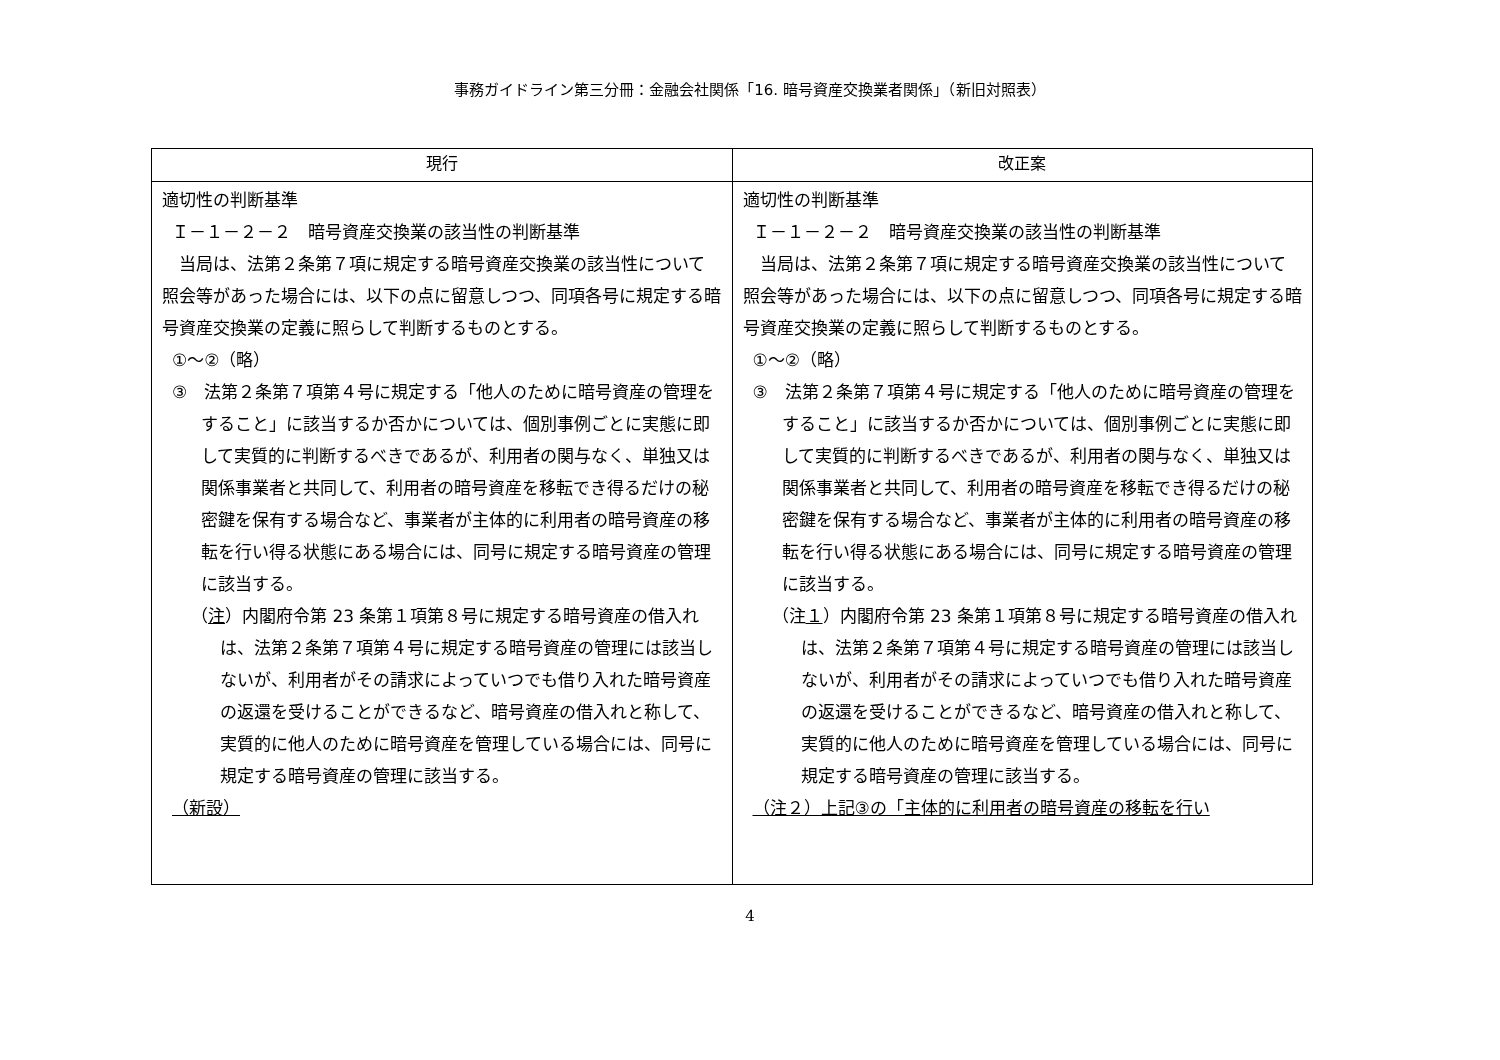事務ガイドライン第三分冊：金融会社関係「16. 暗号資産交換業者関係」（新旧対照表）
| 現行 | 改正案 |
| --- | --- |
| 適切性の判断基準 Ｉ－１－２－２ 暗号資産交換業の該当性の判断基準 当局は、法第２条第７項に規定する暗号資産交換業の該当性について照会等があった場合には、以下の点に留意しつつ、同項各号に規定する暗号資産交換業の定義に照らして判断するものとする。 ①～②（略） ③ 法第２条第７項第４号に規定する「他人のために暗号資産の管理をすること」に該当するか否かについては、個別事例ごとに実態に即して実質的に判断するべきであるが、利用者の関与なく、単独又は関係事業者と共同して、利用者の暗号資産を移転でき得るだけの秘密鍵を保有する場合など、事業者が主体的に利用者の暗号資産の移転を行い得る状態にある場合には、同号に規定する暗号資産の管理に該当する。 （ 注 ）内閣府令第 23 条第１項第８号に規定する暗号資産の借入れは、法第２条第７項第４号に規定する暗号資産の管理には該当しないが、利用者がその請求によっていつでも借り入れた暗号資産の返還を受けることができるなど、暗号資産の借入れと称して、実質的に他人のために暗号資産を管理している場合には、同号に規定する暗号資産の管理に該当する。 （新設） | 適切性の判断基準 Ｉ－１－２－２ 暗号資産交換業の該当性の判断基準 当局は、法第２条第７項に規定する暗号資産交換業の該当性について照会等があった場合には、以下の点に留意しつつ、同項各号に規定する暗号資産交換業の定義に照らして判断するものとする。 ①～②（略） ③ 法第２条第７項第４号に規定する「他人のために暗号資産の管理をすること」に該当するか否かについては、個別事例ごとに実態に即して実質的に判断するべきであるが、利用者の関与なく、単独又は関係事業者と共同して、利用者の暗号資産を移転でき得るだけの秘密鍵を保有する場合など、事業者が主体的に利用者の暗号資産の移転を行い得る状態にある場合には、同号に規定する暗号資産の管理に該当する。 （注 １ ）内閣府令第 23 条第１項第８号に規定する暗号資産の借入れは、法第２条第７項第４号に規定する暗号資産の管理には該当しないが、利用者がその請求によっていつでも借り入れた暗号資産の返還を受けることができるなど、暗号資産の借入れと称して、実質的に他人のために暗号資産を管理している場合には、同号に規定する暗号資産の管理に該当する。 （注２）上記③の「主体的に利用者の暗号資産の移転を行い |
4